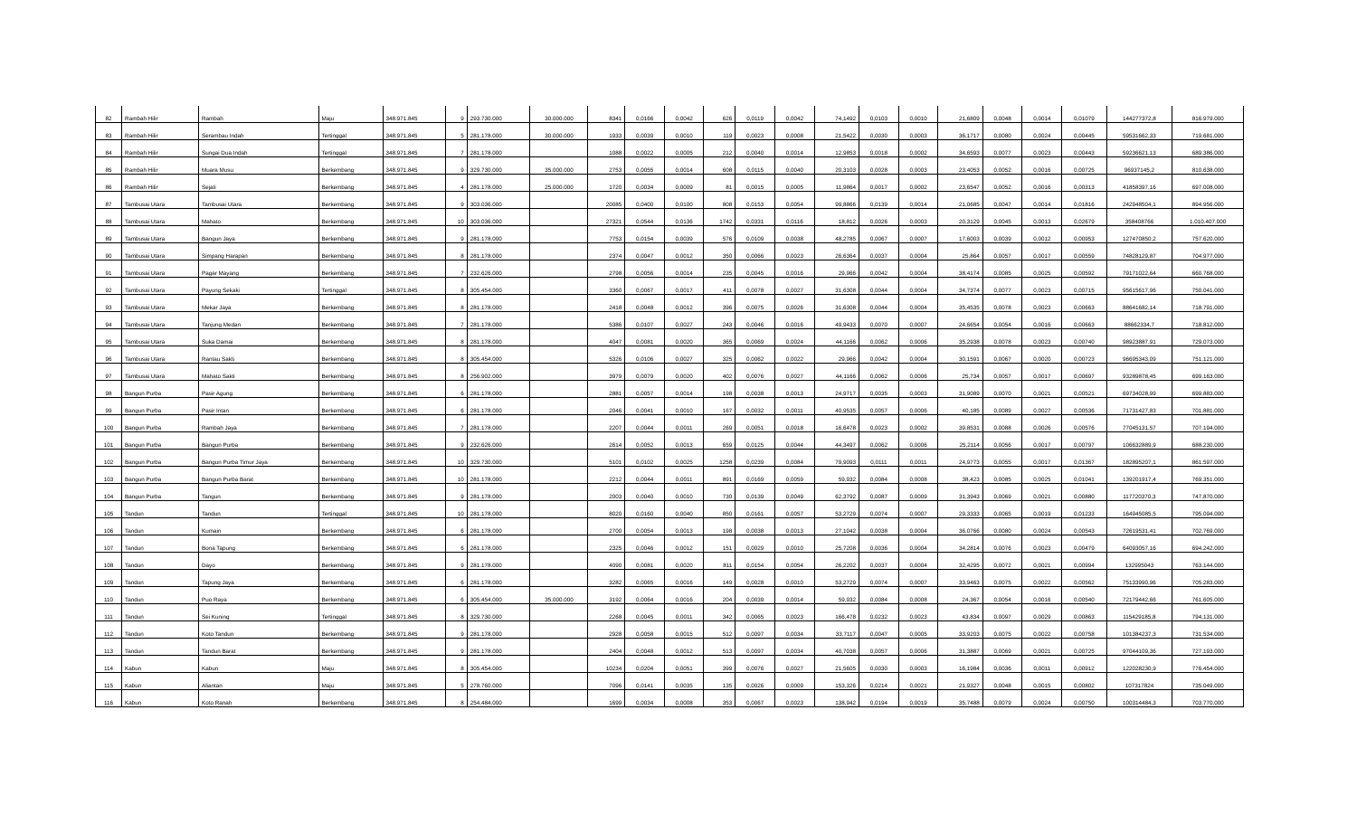| 82 | Rambah Hilir | Rambah | Maju | 348.971.845 | 9 | 293.730.000 | 30.000.000 | 8341 | 0,0166 | 0,0042 | 626 | 0,0119 | 0,0042 | 74,1492 | 0,0103 | 0,0010 | 21,6809 | 0,0048 | 0,0014 | 0,01079 | 144277372,8 | 816.979.000 |
| 83 | Rambah Hilir | Serambau Indah | Tertinggal | 348.971.845 | 5 | 281.178.000 | 30.000.000 | 1933 | 0,0039 | 0,0010 | 119 | 0,0023 | 0,0008 | 21,5422 | 0,0030 | 0,0003 | 36,1717 | 0,0080 | 0,0024 | 0,00445 | 59531662,33 | 719.681.000 |
| 84 | Rambah Hilir | Sungai Dua Indah | Tertinggal | 348.971.845 | 7 | 281.178.000 | | 1088 | 0,0022 | 0,0005 | 212 | 0,0040 | 0,0014 | 12,9853 | 0,0018 | 0,0002 | 34,6593 | 0,0077 | 0,0023 | 0,00443 | 59236621,13 | 689.386.000 |
| 85 | Rambah Hilir | Muara Musu | Berkembang | 348.971.845 | 9 | 329.730.000 | 35.000.000 | 2753 | 0,0055 | 0,0014 | 608 | 0,0115 | 0,0040 | 20,3103 | 0,0028 | 0,0003 | 23,4053 | 0,0052 | 0,0016 | 0,00725 | 96937145,2 | 810.638.000 |
| 86 | Rambah Hilir | Sejati | Berkembang | 348.971.845 | 4 | 281.178.000 | 25.000.000 | 1720 | 0,0034 | 0,0009 | 81 | 0,0015 | 0,0005 | 11,9864 | 0,0017 | 0,0002 | 23,6547 | 0,0052 | 0,0016 | 0,00313 | 41858397,16 | 697.008.000 |
| 87 | Tambusai Utara | Tambusai Utara | Berkembang | 348.971.845 | 9 | 303.036.000 | | 20085 | 0,0400 | 0,0100 | 808 | 0,0153 | 0,0054 | 99,8866 | 0,0139 | 0,0014 | 21,0685 | 0,0047 | 0,0014 | 0,01816 | 242948504,1 | 894.956.000 |
| 88 | Tambusai Utara | Mahato | Berkembang | 348.971.845 | 10 | 303.036.000 | | 27321 | 0,0544 | 0,0136 | 1742 | 0,0331 | 0,0116 | 18,812 | 0,0026 | 0,0003 | 20,3129 | 0,0045 | 0,0013 | 0,02679 | 358408766 | 1.010.407.000 |
| 89 | Tambusai Utara | Bangun Jaya | Berkembang | 348.971.845 | 9 | 281.178.000 | | 7753 | 0,0154 | 0,0039 | 576 | 0,0109 | 0,0038 | 48,2785 | 0,0067 | 0,0007 | 17,6003 | 0,0039 | 0,0012 | 0,00953 | 127470850,2 | 757.620.000 |
| 90 | Tambusai Utara | Simpang Harapan | Berkembang | 348.971.845 | 8 | 281.178.000 | | 2374 | 0,0047 | 0,0012 | 350 | 0,0066 | 0,0023 | 26,6364 | 0,0037 | 0,0004 | 25,864 | 0,0057 | 0,0017 | 0,00559 | 74828129,87 | 704.977.000 |
| 91 | Tambusai Utara | Pagar Mayang | Berkembang | 348.971.845 | 7 | 232.626.000 | | 2798 | 0,0056 | 0,0014 | 235 | 0,0045 | 0,0016 | 29,966 | 0,0042 | 0,0004 | 38,4174 | 0,0085 | 0,0025 | 0,00592 | 79171022,64 | 660.768.000 |
| 92 | Tambusai Utara | Payung Sekaki | Tertinggal | 348.971.845 | 8 | 305.454.000 | | 3360 | 0,0067 | 0,0017 | 411 | 0,0078 | 0,0027 | 31,6308 | 0,0044 | 0,0004 | 34,7374 | 0,0077 | 0,0023 | 0,00715 | 95615617,96 | 750.041.000 |
| 93 | Tambusai Utara | Mekar Jaya | Berkembang | 348.971.845 | 8 | 281.178.000 | | 2418 | 0,0048 | 0,0012 | 396 | 0,0075 | 0,0026 | 31,6308 | 0,0044 | 0,0004 | 35,4535 | 0,0078 | 0,0023 | 0,00663 | 88641682,14 | 718.791.000 |
| 94 | Tambusai Utara | Tanjung Medan | Berkembang | 348.971.845 | 7 | 281.178.000 | | 5386 | 0,0107 | 0,0027 | 243 | 0,0046 | 0,0016 | 49,9433 | 0,0070 | 0,0007 | 24,6654 | 0,0054 | 0,0016 | 0,00663 | 88662334,7 | 718.812.000 |
| 95 | Tambusai Utara | Suka Damai | Berkembang | 348.971.845 | 8 | 281.178.000 | | 4047 | 0,0081 | 0,0020 | 365 | 0,0069 | 0,0024 | 44,1166 | 0,0062 | 0,0006 | 35,2938 | 0,0078 | 0,0023 | 0,00740 | 98923887,91 | 729.073.000 |
| 96 | Tambusai Utara | Rantau Sakti | Berkembang | 348.971.845 | 8 | 305.454.000 | | 5326 | 0,0106 | 0,0027 | 325 | 0,0062 | 0,0022 | 29,966 | 0,0042 | 0,0004 | 30,1591 | 0,0067 | 0,0020 | 0,00723 | 96695343,09 | 751.121.000 |
| 97 | Tambusai Utara | Mahato Sakti | Berkembang | 348.971.845 | 8 | 256.902.000 | | 3979 | 0,0079 | 0,0020 | 402 | 0,0076 | 0,0027 | 44,1166 | 0,0062 | 0,0006 | 25,734 | 0,0057 | 0,0017 | 0,00697 | 93289878,45 | 699.163.000 |
| 98 | Bangun Purba | Pasir Agung | Berkembang | 348.971.845 | 6 | 281.178.000 | | 2881 | 0,0057 | 0,0014 | 198 | 0,0038 | 0,0013 | 24,9717 | 0,0035 | 0,0003 | 31,9089 | 0,0070 | 0,0021 | 0,00521 | 69734028,99 | 699.883.000 |
| 99 | Bangun Purba | Pasir Intan | Berkembang | 348.971.845 | 6 | 281.178.000 | | 2046 | 0,0041 | 0,0010 | 167 | 0,0032 | 0,0011 | 40,9535 | 0,0057 | 0,0006 | 40,185 | 0,0089 | 0,0027 | 0,00536 | 71731427,83 | 701.881.000 |
| 100 | Bangun Purba | Rambah Jaya | Berkembang | 348.971.845 | 7 | 281.178.000 | | 2207 | 0,0044 | 0,0011 | 269 | 0,0051 | 0,0018 | 16,6478 | 0,0023 | 0,0002 | 39,8531 | 0,0088 | 0,0026 | 0,00576 | 77045131,57 | 707.194.000 |
| 101 | Bangun Purba | Bangun Purba | Berkembang | 348.971.845 | 9 | 232.626.000 | | 2614 | 0,0052 | 0,0013 | 659 | 0,0125 | 0,0044 | 44,3497 | 0,0062 | 0,0006 | 25,2114 | 0,0056 | 0,0017 | 0,00797 | 106632889,9 | 688.230.000 |
| 102 | Bangun Purba | Bangun Purba Timur Jaya | Berkembang | 348.971.845 | 10 | 329.730.000 | | 5101 | 0,0102 | 0,0025 | 1258 | 0,0239 | 0,0084 | 79,9093 | 0,0111 | 0,0011 | 24,9773 | 0,0055 | 0,0017 | 0,01367 | 182895207,1 | 861.597.000 |
| 103 | Bangun Purba | Bangun Purba Barat | Berkembang | 348.971.845 | 10 | 281.178.000 | | 2212 | 0,0044 | 0,0011 | 891 | 0,0169 | 0,0059 | 59,932 | 0,0084 | 0,0008 | 38,423 | 0,0085 | 0,0025 | 0,01041 | 139201917,4 | 769.351.000 |
| 104 | Bangun Purba | Tangun | Berkembang | 348.971.845 | 9 | 281.178.000 | | 2003 | 0,0040 | 0,0010 | 730 | 0,0139 | 0,0049 | 62,3792 | 0,0087 | 0,0009 | 31,3943 | 0,0069 | 0,0021 | 0,00880 | 117720370,3 | 747.870.000 |
| 105 | Tandun | Tandun | Tertinggal | 348.971.845 | 10 | 281.178.000 | | 8020 | 0,0160 | 0,0040 | 850 | 0,0161 | 0,0057 | 53,2729 | 0,0074 | 0,0007 | 29,3333 | 0,0065 | 0,0019 | 0,01233 | 164945085,5 | 795.094.000 |
| 106 | Tandun | Kumain | Berkembang | 348.971.845 | 6 | 281.178.000 | | 2700 | 0,0054 | 0,0013 | 198 | 0,0038 | 0,0013 | 27,1042 | 0,0038 | 0,0004 | 36,0766 | 0,0080 | 0,0024 | 0,00543 | 72619531,41 | 702.769.000 |
| 107 | Tandun | Bona Tapung | Berkembang | 348.971.845 | 6 | 281.178.000 | | 2325 | 0,0046 | 0,0012 | 151 | 0,0029 | 0,0010 | 25,7208 | 0,0036 | 0,0004 | 34,2814 | 0,0076 | 0,0023 | 0,00479 | 64093057,16 | 694.242.000 |
| 108 | Tandun | Dayo | Berkembang | 348.971.845 | 9 | 281.178.000 | | 4090 | 0,0081 | 0,0020 | 811 | 0,0154 | 0,0054 | 26,2202 | 0,0037 | 0,0004 | 32,4295 | 0,0072 | 0,0021 | 0,00994 | 132995043 | 763.144.000 |
| 109 | Tandun | Tapung Jaya | Berkembang | 348.971.845 | 6 | 281.178.000 | | 3282 | 0,0065 | 0,0016 | 149 | 0,0028 | 0,0010 | 53,2729 | 0,0074 | 0,0007 | 33,9463 | 0,0075 | 0,0022 | 0,00562 | 75133990,96 | 705.283.000 |
| 110 | Tandun | Puo Raya | Berkembang | 348.971.845 | 6 | 305.454.000 | 35.000.000 | 3192 | 0,0064 | 0,0016 | 204 | 0,0039 | 0,0014 | 59,932 | 0,0084 | 0,0008 | 24,367 | 0,0054 | 0,0016 | 0,00540 | 72179442,66 | 761.605.000 |
| 111 | Tandun | Sei Kuning | Tertinggal | 348.971.845 | 8 | 329.730.000 | | 2268 | 0,0045 | 0,0011 | 342 | 0,0065 | 0,0023 | 166,478 | 0,0232 | 0,0023 | 43,834 | 0,0097 | 0,0029 | 0,00863 | 115429185,8 | 794.131.000 |
| 112 | Tandun | Koto Tandun | Berkembang | 348.971.845 | 9 | 281.178.000 | | 2928 | 0,0058 | 0,0015 | 512 | 0,0097 | 0,0034 | 33,7117 | 0,0047 | 0,0005 | 33,9203 | 0,0075 | 0,0022 | 0,00758 | 101384237,3 | 731.534.000 |
| 113 | Tandun | Tandun Barat | Berkembang | 348.971.845 | 9 | 281.178.000 | | 2404 | 0,0048 | 0,0012 | 513 | 0,0097 | 0,0034 | 40,7038 | 0,0057 | 0,0006 | 31,3887 | 0,0069 | 0,0021 | 0,00725 | 97044109,36 | 727.193.000 |
| 114 | Kabun | Kabun | Maju | 348.971.845 | 8 | 305.454.000 | | 10234 | 0,0204 | 0,0051 | 399 | 0,0076 | 0,0027 | 21,5605 | 0,0030 | 0,0003 | 16,1984 | 0,0036 | 0,0011 | 0,00912 | 122028230,9 | 776.454.000 |
| 115 | Kabun | Aliantan | Maju | 348.971.845 | 5 | 278.760.000 | | 7096 | 0,0141 | 0,0035 | 135 | 0,0026 | 0,0009 | 153,326 | 0,0214 | 0,0021 | 21,9327 | 0,0048 | 0,0015 | 0,00802 | 107317824 | 735.049.000 |
| 116 | Kabun | Koto Ranah | Berkembang | 348.971.845 | 8 | 254.484.000 | | 1699 | 0,0034 | 0,0008 | 353 | 0,0067 | 0,0023 | 138,942 | 0,0194 | 0,0019 | 35,7488 | 0,0079 | 0,0024 | 0,00750 | 100314484,3 | 703.770.000 |